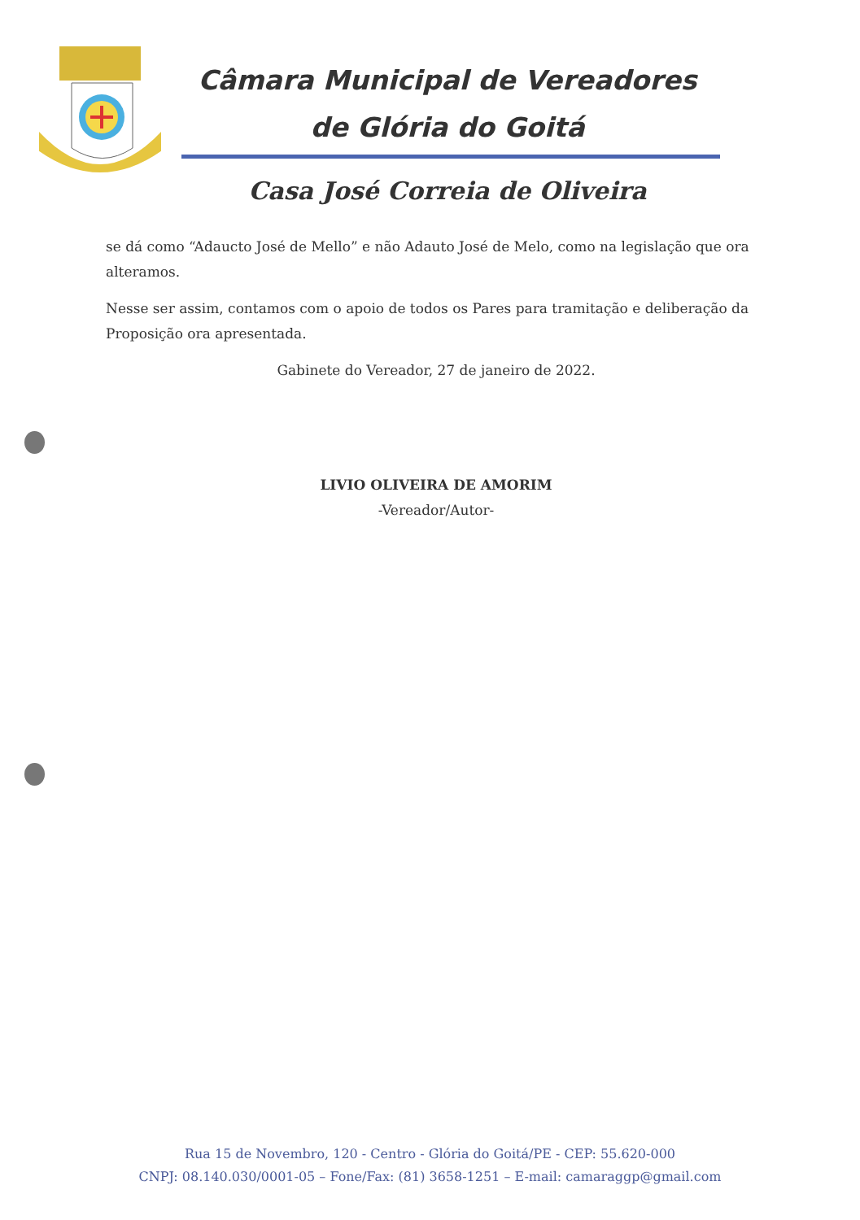Câmara Municipal de Vereadores
de Glória do Goitá
Casa José Correia de Oliveira
se dá como “Adaucto José de Mello” e não Adauto José de Melo, como na legislação que ora alteramos.
Nesse ser assim, contamos com o apoio de todos os Pares para tramitação e deliberação da Proposição ora apresentada.
Gabinete do Vereador, 27 de janeiro de 2022.
LIVIO OLIVEIRA DE AMORIM
-Vereador/Autor-
Rua 15 de Novembro, 120 - Centro - Glória do Goitá/PE - CEP: 55.620-000
CNPJ: 08.140.030/0001-05 – Fone/Fax: (81) 3658-1251 – E-mail: camaraggp@gmail.com